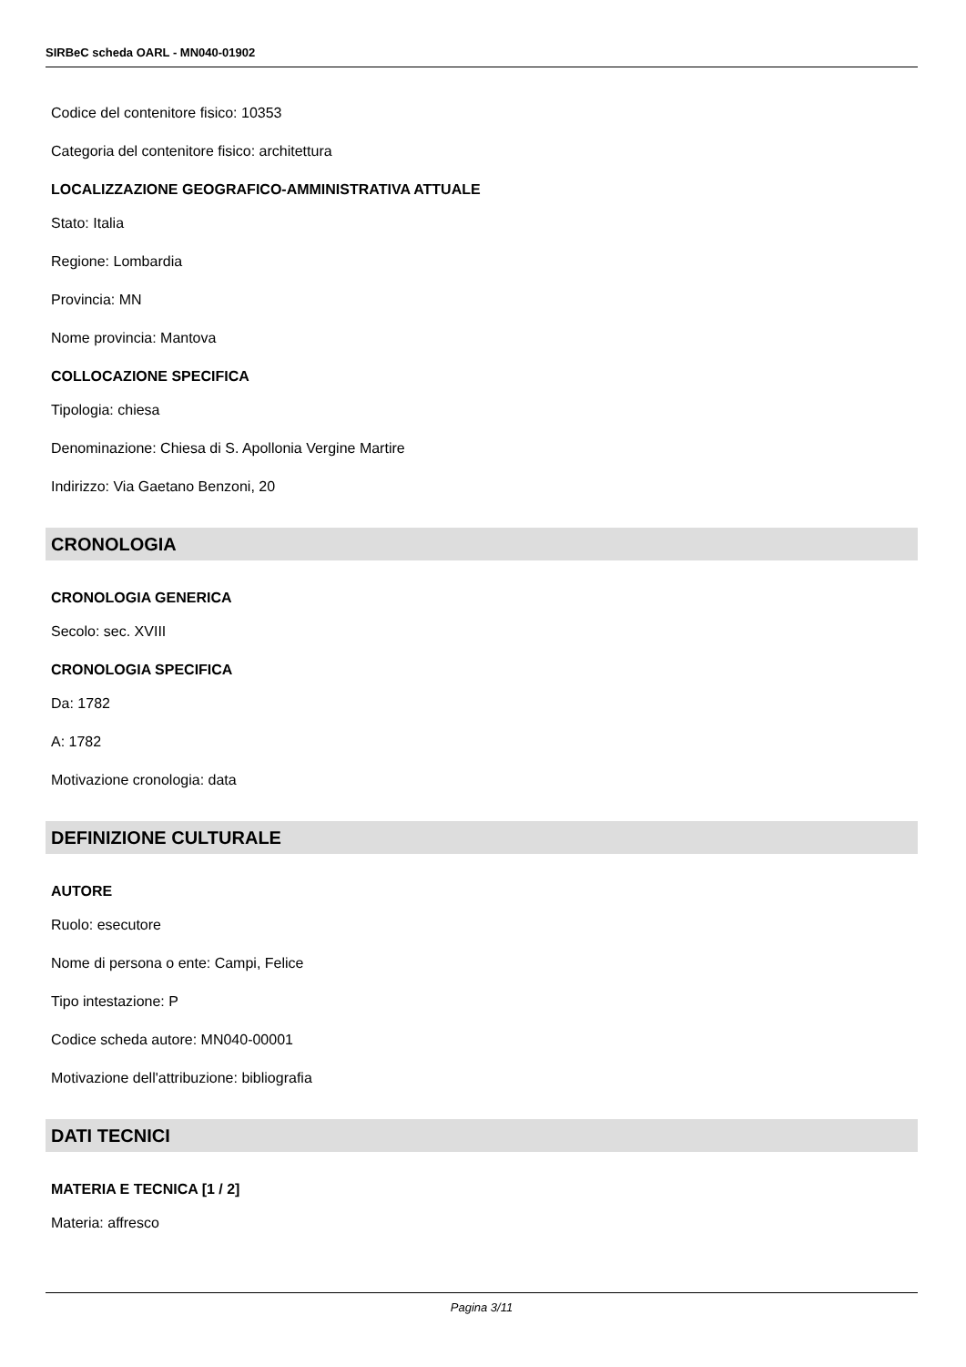SIRBeC scheda OARL - MN040-01902
Codice del contenitore fisico: 10353
Categoria del contenitore fisico: architettura
LOCALIZZAZIONE GEOGRAFICO-AMMINISTRATIVA ATTUALE
Stato: Italia
Regione: Lombardia
Provincia: MN
Nome provincia: Mantova
COLLOCAZIONE SPECIFICA
Tipologia: chiesa
Denominazione: Chiesa di S. Apollonia Vergine Martire
Indirizzo: Via Gaetano Benzoni, 20
CRONOLOGIA
CRONOLOGIA GENERICA
Secolo: sec. XVIII
CRONOLOGIA SPECIFICA
Da: 1782
A: 1782
Motivazione cronologia: data
DEFINIZIONE CULTURALE
AUTORE
Ruolo: esecutore
Nome di persona o ente: Campi, Felice
Tipo intestazione: P
Codice scheda autore: MN040-00001
Motivazione dell'attribuzione: bibliografia
DATI TECNICI
MATERIA E TECNICA [1 / 2]
Materia: affresco
Pagina 3/11